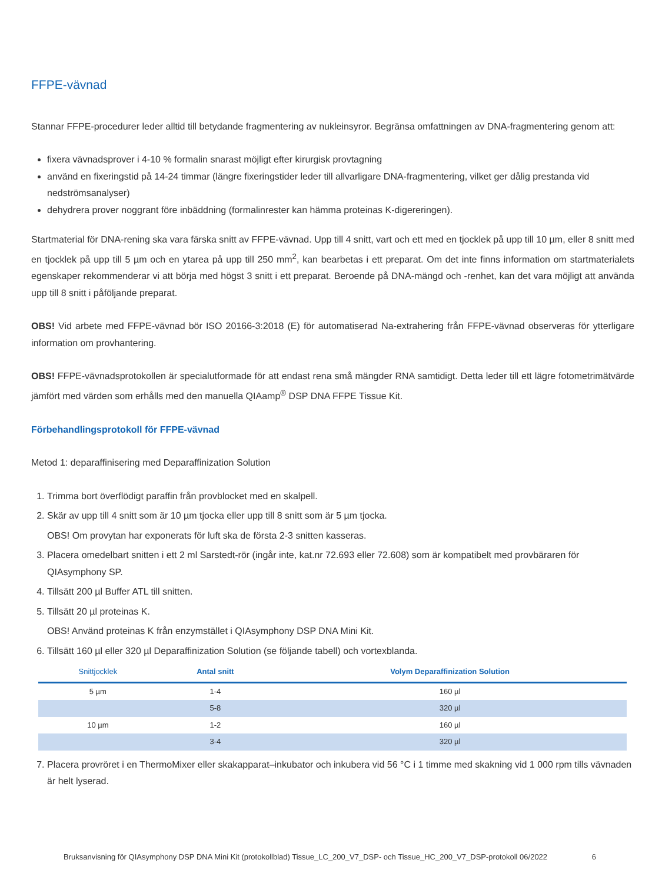FFPE-vävnad
Stannar FFPE-procedurer leder alltid till betydande fragmentering av nukleinsyror. Begränsa omfattningen av DNA-fragmentering genom att:
fixera vävnadsprover i 4-10 % formalin snarast möjligt efter kirurgisk provtagning
använd en fixeringstid på 14-24 timmar (längre fixeringstider leder till allvarligare DNA-fragmentering, vilket ger dålig prestanda vid nedströmsanalyser)
dehydrera prover noggrant före inbäddning (formalinrester kan hämma proteinas K-digereringen).
Startmaterial för DNA-rening ska vara färska snitt av FFPE-vävnad. Upp till 4 snitt, vart och ett med en tjocklek på upp till 10 µm, eller 8 snitt med en tjocklek på upp till 5 µm och en ytarea på upp till 250 mm<sup>2</sup>, kan bearbetas i ett preparat. Om det inte finns information om startmaterialets egenskaper rekommenderar vi att börja med högst 3 snitt i ett preparat. Beroende på DNA-mängd och -renhet, kan det vara möjligt att använda upp till 8 snitt i påföljande preparat.
OBS! Vid arbete med FFPE-vävnad bör ISO 20166-3:2018 (E) för automatiserad Na-extrahering från FFPE-vävnad observeras för ytterligare information om provhantering.
OBS! FFPE-vävnadsprotokollen är specialutformade för att endast rena små mängder RNA samtidigt. Detta leder till ett lägre fotometrimätvärde jämfört med värden som erhålls med den manuella QIAamp<sup>®</sup> DSP DNA FFPE Tissue Kit.
Förbehandlingsprotokoll för FFPE-vävnad
Metod 1: deparaffinisering med Deparaffinization Solution
1. Trimma bort överflödigt paraffin från provblocket med en skalpell.
2. Skär av upp till 4 snitt som är 10 µm tjocka eller upp till 8 snitt som är 5 µm tjocka.
OBS! Om provytan har exponerats för luft ska de första 2-3 snitten kasseras.
3. Placera omedelbart snitten i ett 2 ml Sarstedt-rör (ingår inte, kat.nr 72.693 eller 72.608) som är kompatibelt med provbäraren för QIAsymphony SP.
4. Tillsätt 200 µl Buffer ATL till snitten.
5. Tillsätt 20 µl proteinas K.
OBS! Använd proteinas K från enzymstället i QIAsymphony DSP DNA Mini Kit.
6. Tillsätt 160 µl eller 320 µl Deparaffinization Solution (se följande tabell) och vortexblanda.
| Snittjocklek | Antal snitt | Volym Deparaffinization Solution |
| --- | --- | --- |
| 5 µm | 1-4 | 160 µl |
| | 5-8 | 320 µl |
| 10 µm | 1-2 | 160 µl |
| | 3-4 | 320 µl |
7. Placera provröret i en ThermoMixer eller skakapparat–inkubator och inkubera vid 56 °C i 1 timme med skakning vid 1 000 rpm tills vävnaden är helt lyserad.
Bruksanvisning för QIAsymphony DSP DNA Mini Kit (protokollblad) Tissue_LC_200_V7_DSP- och Tissue_HC_200_V7_DSP-protokoll 06/2022 6